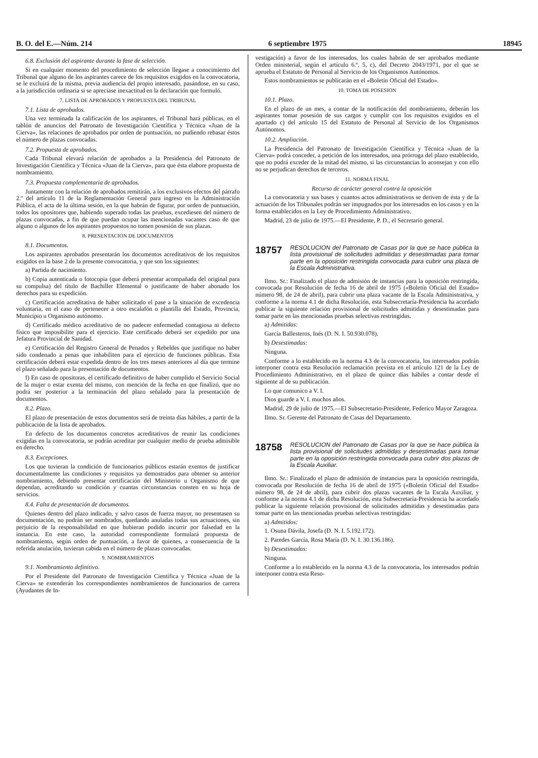B. O. del E.—Núm. 214 6 septiembre 1975 18945
6.8. Exclusión del aspirante durante la fase de selección.
Si en cualquier momento del procedimiento de selección llegase a conocimiento del Tribunal que alguno de los aspirantes carece de los requisitos exigidos en la convocatoria, se le excluirá de la misma, previa audiencia del propio interesado, pasándose, en su caso, a la jurisdicción ordinaria si se apreciase inexactitud en la declaración que formuló.
7. LISTA DE APROBADOS Y PROPUESTA DEL TRIBUNAL
7.1. Lista de aprobados.
Una vez terminada la calificación de los aspirantes, el Tribunal hará públicas, en el tablón de anuncios del Patronato de Investigación Científica y Técnica «Juan de la Cierva», las relaciones de aprobados por orden de puntuación, no pudiendo rebasar éstos el número de plazas convocadas.
7.2. Propuesta de aprobados.
Cada Tribunal elevará relación de aprobados a la Presidencia del Patronato de Investigación Científica y Técnica «Juan de la Cierva», para que ésta elabore propuesta de nombramiento.
7.3. Propuesta complementaria de aprobados.
Juntamente con la relación de aprobados remitirán, a los exclusivos efectos del párrafo 2.º del artículo 11 de la Reglamentación General para ingreso en la Administración Pública, el acta de la última sesión, en la que habrán de figurar, por orden de puntuación, todos los opositores que, habiendo superado todas las pruebas, excediesen del número de plazas convocadas, a fin de que puedan ocupar las mencionadas vacantes caso de que alguno o algunos de los aspirantes propuestos no tomen posesión de sus plazas.
8. PRESENTACION DE DOCUMENTOS
8.1. Documentos.
Los aspirantes aprobados presentarán los documentos acreditativos de los requisitos exigidos en la base 2 de la presente convocatoria, y que son los siguientes:
a) Partida de nacimiento.
b) Copia autenticada o fotocopia (que deberá presentar acompañada del original para su compulsa) del título de Bachiller Elemental o justificante de haber abonado los derechos para su expedición.
c) Certificación acreditativa de haber solicitado el pase a la situación de excedencia voluntaria, en el caso de pertenecer a otro escalafón o plantilla del Estado, Provincia, Municipio u Organismo autónomo.
d) Certificado médico acreditativo de no padecer enfermedad contagiosa ni defecto físico que imposibilite para el ejercicio. Este certificado deberá ser expedido por una Jefatura Provincial de Sanidad.
e) Certificación del Registro General de Penados y Rebeldes que justifique no haber sido condenado a penas que inhabiliten para el ejercicio de funciones públicas. Esta certificación deberá estar expedida dentro de los tres meses anteriores al día que termine el plazo señalado para la presentación de documentos.
f) En caso de opositoras, el certificado definitivo de haber cumplido el Servicio Social de la mujer o estar exenta del mismo, con mención de la fecha en que finalizó, que no podrá ser posterior a la terminación del plazo señalado para la presentación de documentos.
8.2. Plazo.
El plazo de presentación de estos documentos será de treinta días hábiles, a partir de la publicación de la lista de aprobados.
En defecto de los documentos concretos acreditativos de reunir las condiciones exigidas en la convocatoria, se podrán acreditar por cualquier medio de prueba admisible en derecho.
8.3. Excepciones.
Los que tuvieran la condición de funcionarios públicos estarán exentos de justificar documentalmente las condiciones y requisitos ya demostrados para obtener su anterior nombramiento, debiendo presentar certificación del Ministerio u Organismo de que dependan, acreditando su condición y cuantas circunstancias consten en su hoja de servicios.
8.4. Falta de presentación de documentos.
Quienes dentro del plazo indicado, y salvo casos de fuerza mayor, no presentasen su documentación, no podrán ser nombrados, quedando anuladas todas sus actuaciones, sin perjuicio de la responsabilidad en que hubieran podido incurrir por falsedad en la instancia. En este caso, la autoridad correspondiente formulará propuesta de nombramiento, según orden de puntuación, a favor de quienes, a consecuencia de la referida anulación, tuvieran cabida en el número de plazas convocadas.
9. NOMBRAMIENTOS
9.1. Nombramiento definitivo.
Por el Presidente del Patronato de Investigación Científica y Técnica «Juan de la Cierva» se extenderán los correspondientes nombramientos de funcionarios de carrera (Ayudantes de In-
vestigación) a favor de los interesados, los cuales habrán de ser aprobados mediante Orden ministerial, según el artículo 6.º, 5, c), del Decreto 2043/1971, por el que se aprueba el Estatuto de Personal al Servicio de los Organismos Autónomos.
Estos nombramientos se publicarán en el «Boletín Oficial del Estado».
10. TOMA DE POSESION
10.1. Plazo.
En el plazo de un mes, a contar de la notificación del nombramiento, deberán los aspirantes tomar posesión de sus cargos y cumplir con los requisitos exigidos en el apartado c) del artículo 15 del Estatuto de Personal al Servicio de los Organismos Autónomos.
10.2. Ampliación.
La Presidencia del Patronato de Investigación Científica y Técnica «Juan de la Cierva» podrá conceder, a petición de los interesados, una prórroga del plazo establecido, que no podrá exceder de la mitad del mismo, si las circunstancias lo aconsejan y con ello no se perjudican derechos de terceros.
11. NORMA FINAL
Recurso de carácter general contra la oposición
La convocatoria y sus bases y cuantos actos administrativos se deriven de ésta y de la actuación de los Tribunales podrán ser impugnados por los interesados en los casos y en la forma establecidos en la Ley de Procedimiento Administrativo.
Madrid, 23 de julio de 1975.—El Presidente, P. D., el Secretario general.
18757 RESOLUCION del Patronato de Casas por la que se hace pública la lista provisional de solicitudes admitidas y desestimadas para tomar parte en la oposición restringida convocada para cubrir una plaza de la Escala Administrativa.
Ilmo. Sr.: Finalizado el plazo de admisión de instancias para la oposición restringida, convocada por Resolución de fecha 16 de abril de 1975 («Boletín Oficial del Estado» número 98, de 24 de abril), para cubrir una plaza vacante de la Escala Administrativa, y conforme a la norma 4.1 de dicha Resolución, esta Subsecretaría-Presidencia ha acordado publicar la siguiente relación provisional de solicitudes admitidas y desestimadas para tomar parte en las mencionadas pruebas selectivas restringidas.
a) Admitidas:
García Ballesteros, Inés (D. N. I. 50.930.078).
b) Desestimadas:
Ninguna.
Conforme a lo establecido en la norma 4.3 de la convocatoria, los interesados podrán interponer contra esta Resolución reclamación prevista en el artículo 121 de la Ley de Procedimiento Administrativo, en el plazo de quince días hábiles a contar desde el siguiente al de su publicación.
Lo que comunico a V. I.
Dios guarde a V. I. muchos años.
Madrid, 29 de julio de 1975.—El Subsecretario-Presidente, Federico Mayor Zaragoza.
Ilmo. Sr. Gerente del Patronato de Casas del Departamento.
18758 RESOLUCION del Patronato de Casas por la que se hace pública la lista provisional de solicitudes admitidas y desestimadas para tomar parte en la oposición restringida convocada para cubrir dos plazas de la Escala Auxiliar.
Ilmo. Sr.: Finalizado el plazo de admisión de instancias para la oposición restringida, convocada por Resolución de fecha 16 de abril de 1975 («Boletín Oficial del Estado» número 98, de 24 de abril), para cubrir dos plazas vacantes de la Escala Auxiliar, y conforme a la norma 4.1 de dicha Resolución, esta Subsecretaría-Presidencia ha acordado publicar la siguiente relación provisional de solicitudes admitidas y desestimadas para tomar parte en las mencionadas pruebas selectivas restringidas:
a) Admitidos:
1. Osuna Dávila, Josefa (D. N. I. 5.192.172).
2. Paredes García, Rosa María (D. N. I. 30.136.186).
b) Desestimadas:
Ninguna.
Conforme a lo establecido en la norma 4.3 de la convocatoria, los interesados podrán interponer contra esta Reso-